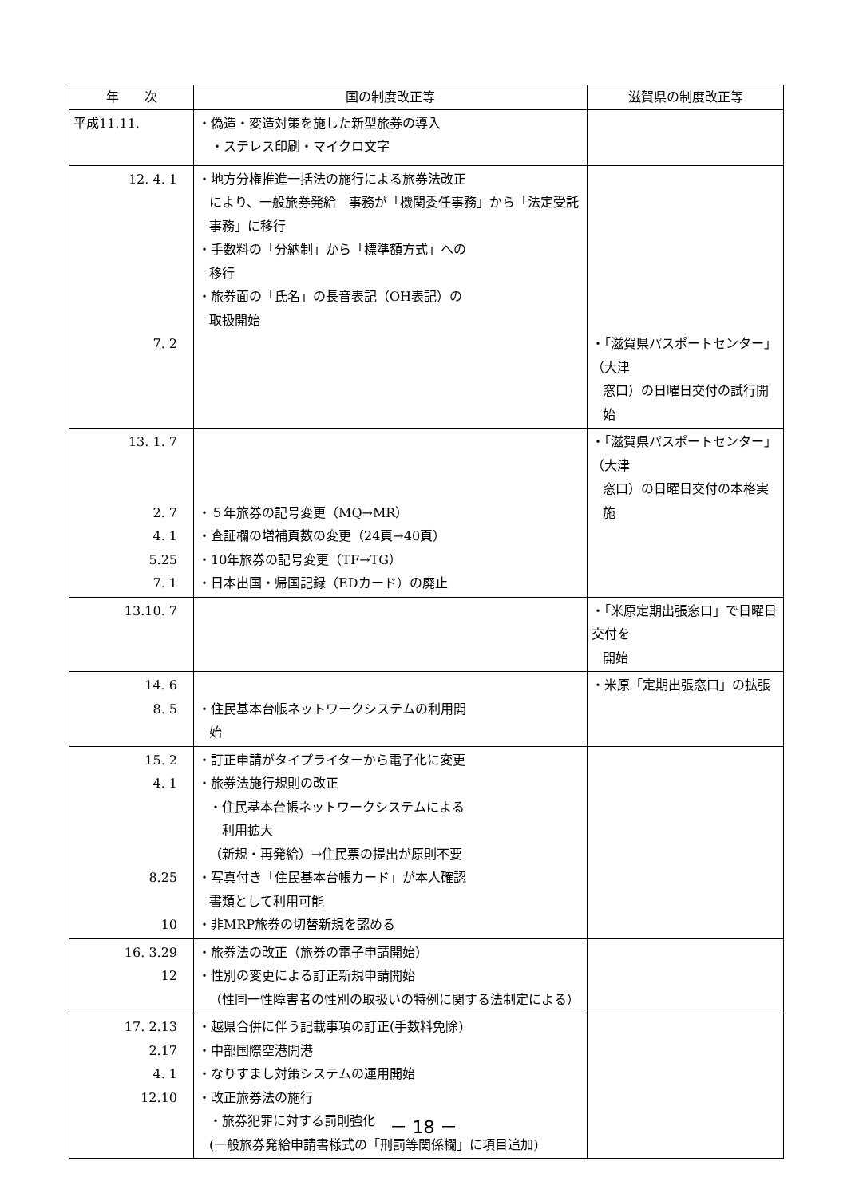| 年 次 | 国の制度改正等 | 滋賀県の制度改正等 |
| --- | --- | --- |
| 平成11.11. | ・偽造・変造対策を施した新型旅券の導入 ・ステレス印刷・マイクロ文字 | |
| 12. 4. 1 7. 2 | ・地方分権推進一括法の施行による旅券法改正 により、一般旅券発給 事務が「機関委任事務」から「法定受託事務」に移行 ・手数料の「分納制」から「標準額方式」への 移行 ・旅券面の「氏名」の長音表記（OH表記）の 取扱開始 | ・「滋賀県パスポートセンター」（大津 窓口）の日曜日交付の試行開始 |
| 13. 1. 7 2. 7 4. 1 5.25 7. 1 | ・５年旅券の記号変更（MQ→MR） ・査証欄の増補頁数の変更（24頁→40頁） ・10年旅券の記号変更（TF→TG） ・日本出国・帰国記録（EDカード）の廃止 | ・「滋賀県パスポートセンター」（大津 窓口）の日曜日交付の本格実施 |
| 13.10. 7 | | ・「米原定期出張窓口」で日曜日交付を 開始 |
| 14. 6 8. 5 | ・住民基本台帳ネットワークシステムの利用開 始 | ・米原「定期出張窓口」の拡張 |
| 15. 2 4. 1 8.25 10 | ・訂正申請がタイプライターから電子化に変更 ・旅券法施行規則の改正 ・住民基本台帳ネットワークシステムによる 利用拡大 （新規・再発給）→住民票の提出が原則不要 ・写真付き「住民基本台帳カード」が本人確認 書類として利用可能 ・非MRP旅券の切替新規を認める | |
| 16. 3.29 12 | ・旅券法の改正（旅券の電子申請開始） ・性別の変更による訂正新規申請開始 （性同一性障害者の性別の取扱いの特例に関する法制定による） | |
| 17. 2.13 2.17 4. 1 12.10 | ・越県合併に伴う記載事項の訂正(手数料免除) ・中部国際空港開港 ・なりすまし対策システムの運用開始 ・改正旅券法の施行 ・旅券犯罪に対する罰則強化 (一般旅券発給申請書様式の「刑罰等関係欄」に項目追加) | |
－ 18 －